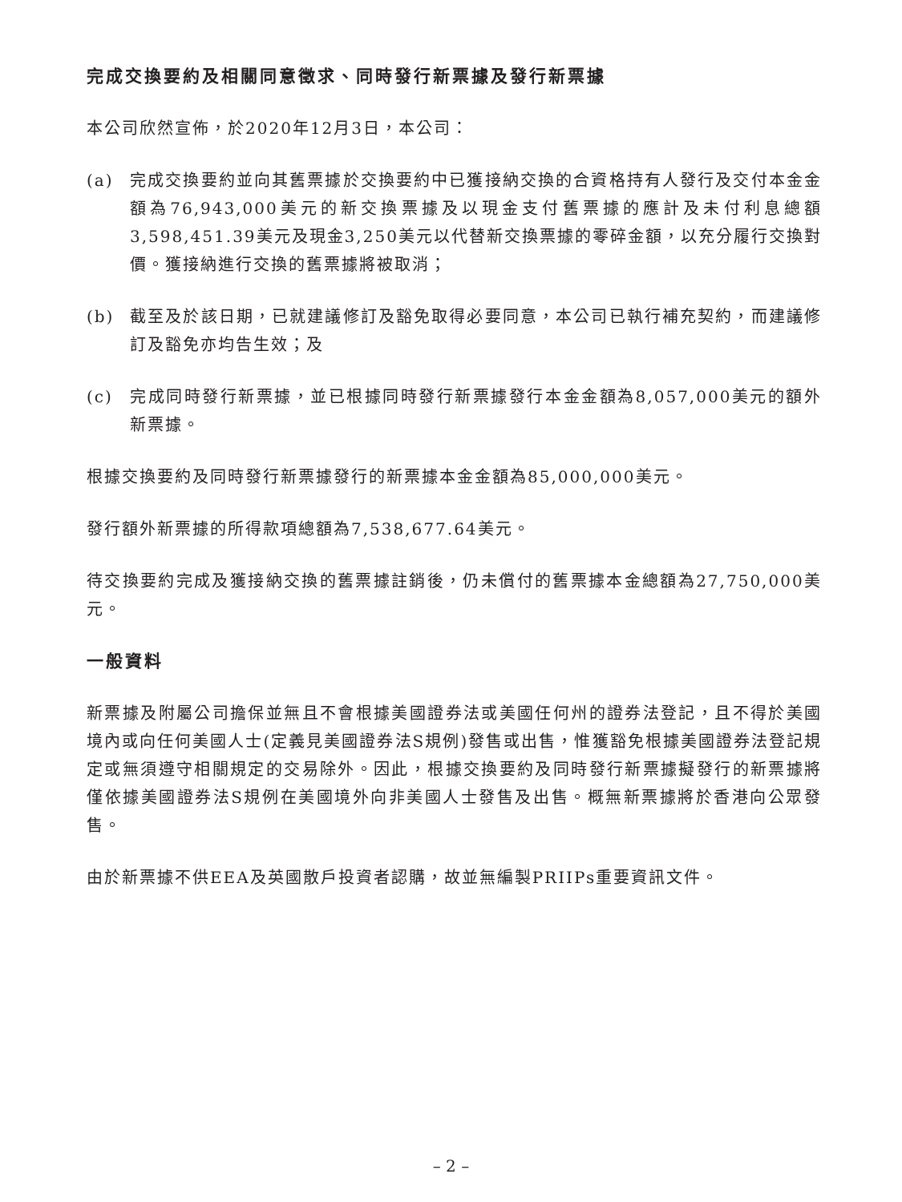完成交換要約及相關同意徵求、同時發行新票據及發行新票據
本公司欣然宣佈，於2020年12月3日，本公司：
(a) 完成交換要約並向其舊票據於交換要約中已獲接納交換的合資格持有人發行及交付本金金額為76,943,000美元的新交換票據及以現金支付舊票據的應計及未付利息總額3,598,451.39美元及現金3,250美元以代替新交換票據的零碎金額，以充分履行交換對價。獲接納進行交換的舊票據將被取消；
(b) 截至及於該日期，已就建議修訂及豁免取得必要同意，本公司已執行補充契約，而建議修訂及豁免亦均告生效；及
(c) 完成同時發行新票據，並已根據同時發行新票據發行本金金額為8,057,000美元的額外新票據。
根據交換要約及同時發行新票據發行的新票據本金金額為85,000,000美元。
發行額外新票據的所得款項總額為7,538,677.64美元。
待交換要約完成及獲接納交換的舊票據註銷後，仍未償付的舊票據本金總額為27,750,000美元。
一般資料
新票據及附屬公司擔保並無且不會根據美國證券法或美國任何州的證券法登記，且不得於美國境內或向任何美國人士(定義見美國證券法S規例)發售或出售，惟獲豁免根據美國證券法登記規定或無須遵守相關規定的交易除外。因此，根據交換要約及同時發行新票據擬發行的新票據將僅依據美國證券法S規例在美國境外向非美國人士發售及出售。概無新票據將於香港向公眾發售。
由於新票據不供EEA及英國散戶投資者認購，故並無編製PRIIPs重要資訊文件。
– 2 –